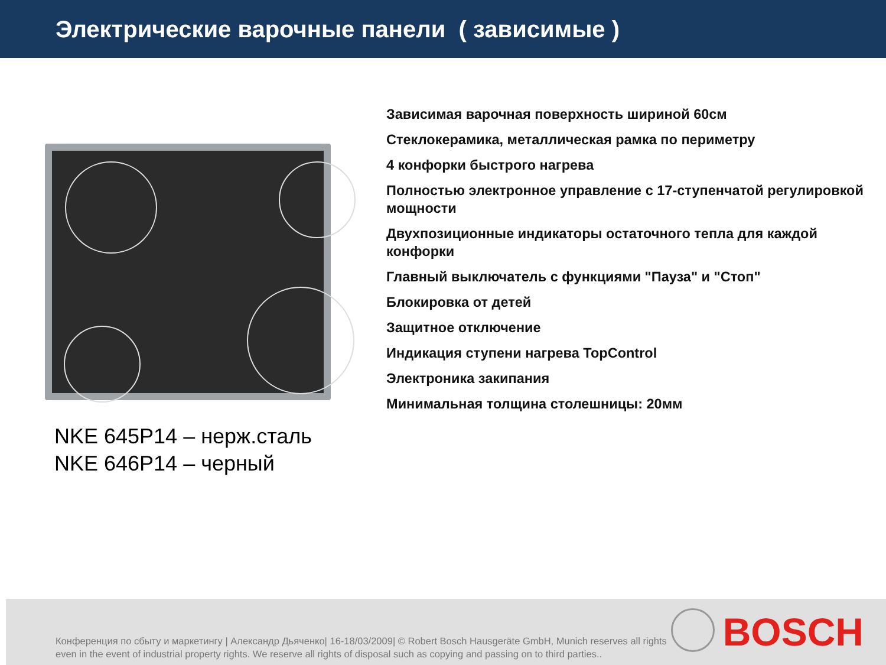Электрические варочные панели ( зависимые )
NKE 645P14 – нерж.сталь
NKE 646P14 – черный
Зависимая варочная поверхность шириной 60см
Стеклокерамика, металлическая рамка по периметру
4 конфорки быстрого нагрева
Полностью электронное управление с 17-ступенчатой регулировкой мощности
Двухпозиционные индикаторы остаточного тепла для каждой конфорки
Главный выключатель с функциями "Пауза" и "Стоп"
Блокировка от детей
Защитное отключение
Индикация ступени нагрева TopControl
Электроника закипания
Минимальная толщина столешницы: 20мм
Конференция по сбыту и маркетингу | Александр Дьяченко| 16-18/03/2009| © Robert Bosch Hausgeräte GmbH, Munich reserves all rights even in the event of industrial property rights. We reserve all rights of disposal such as copying and passing on to third parties..
BOSCH